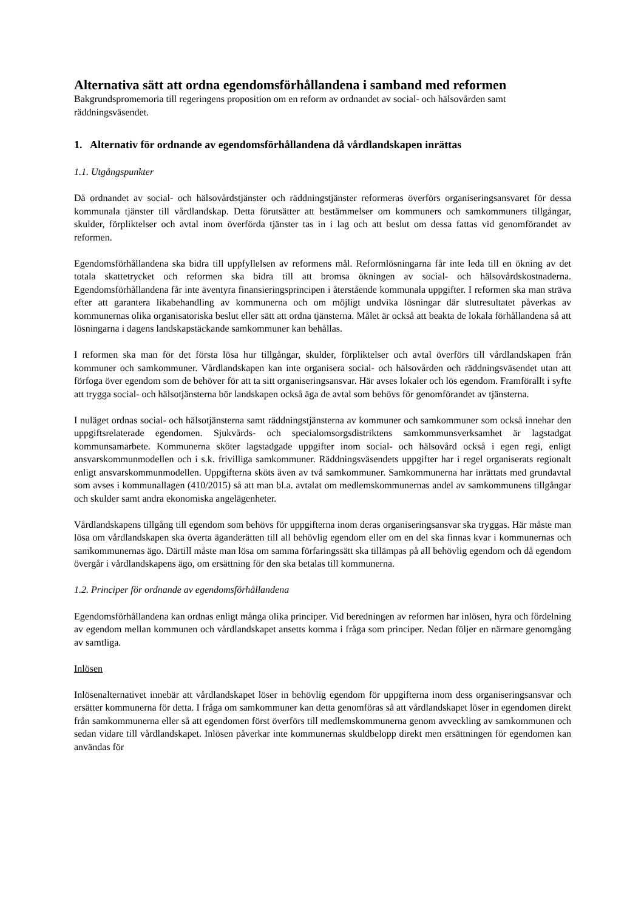Alternativa sätt att ordna egendomsförhållandena i samband med reformen
Bakgrundspromemoria till regeringens proposition om en reform av ordnandet av social- och hälsovården samt räddningsväsendet.
1. Alternativ för ordnande av egendomsförhållandena då vårdlandskapen inrättas
1.1. Utgångspunkter
Då ordnandet av social- och hälsovårdstjänster och räddningstjänster reformeras överförs organiseringsansvaret för dessa kommunala tjänster till vårdlandskap. Detta förutsätter att bestämmelser om kommuners och samkommuners tillgångar, skulder, förpliktelser och avtal inom överförda tjänster tas in i lag och att beslut om dessa fattas vid genomförandet av reformen.
Egendomsförhållandena ska bidra till uppfyllelsen av reformens mål. Reformlösningarna får inte leda till en ökning av det totala skattetrycket och reformen ska bidra till att bromsa ökningen av social- och hälsovårdskostnaderna. Egendomsförhållandena får inte äventyra finansieringsprincipen i återstående kommunala uppgifter. I reformen ska man sträva efter att garantera likabehandling av kommunerna och om möjligt undvika lösningar där slutresultatet påverkas av kommunernas olika organisatoriska beslut eller sätt att ordna tjänsterna. Målet är också att beakta de lokala förhållandena så att lösningarna i dagens landskapstäckande samkommuner kan behållas.
I reformen ska man för det första lösa hur tillgångar, skulder, förpliktelser och avtal överförs till vårdlandskapen från kommuner och samkommuner. Vårdlandskapen kan inte organisera social- och hälsovården och räddningsväsendet utan att förfoga över egendom som de behöver för att ta sitt organiseringsansvar. Här avses lokaler och lös egendom. Framförallt i syfte att trygga social- och hälsotjänsterna bör landskapen också äga de avtal som behövs för genomförandet av tjänsterna.
I nuläget ordnas social- och hälsotjänsterna samt räddningstjänsterna av kommuner och samkommuner som också innehar den uppgiftsrelaterade egendomen. Sjukvårds- och specialomsorgsdistriktens samkommunsverksamhet är lagstadgat kommunsamarbete. Kommunerna sköter lagstadgade uppgifter inom social- och hälsovård också i egen regi, enligt ansvarskommunmodellen och i s.k. frivilliga samkommuner. Räddningsväsendets uppgifter har i regel organiserats regionalt enligt ansvarskommunmodellen. Uppgifterna sköts även av två samkommuner. Samkommunerna har inrättats med grundavtal som avses i kommunallagen (410/2015) så att man bl.a. avtalat om medlemskommunernas andel av samkommunens tillgångar och skulder samt andra ekonomiska angelägenheter.
Vårdlandskapens tillgång till egendom som behövs för uppgifterna inom deras organiseringsansvar ska tryggas. Här måste man lösa om vårdlandskapen ska överta äganderätten till all behövlig egendom eller om en del ska finnas kvar i kommunernas och samkommunernas ägo. Därtill måste man lösa om samma förfaringssätt ska tillämpas på all behövlig egendom och då egendom övergår i vårdlandskapens ägo, om ersättning för den ska betalas till kommunerna.
1.2. Principer för ordnande av egendomsförhållandena
Egendomsförhållandena kan ordnas enligt många olika principer. Vid beredningen av reformen har inlösen, hyra och fördelning av egendom mellan kommunen och vårdlandskapet ansetts komma i fråga som principer. Nedan följer en närmare genomgång av samtliga.
Inlösen
Inlösenalternativet innebär att vårdlandskapet löser in behövlig egendom för uppgifterna inom dess organiseringsansvar och ersätter kommunerna för detta. I fråga om samkommuner kan detta genomföras så att vårdlandskapet löser in egendomen direkt från samkommunerna eller så att egendomen först överförs till medlemskommunerna genom avveckling av samkommunen och sedan vidare till vårdlandskapet. Inlösen påverkar inte kommunernas skuldbelopp direkt men ersättningen för egendomen kan användas för